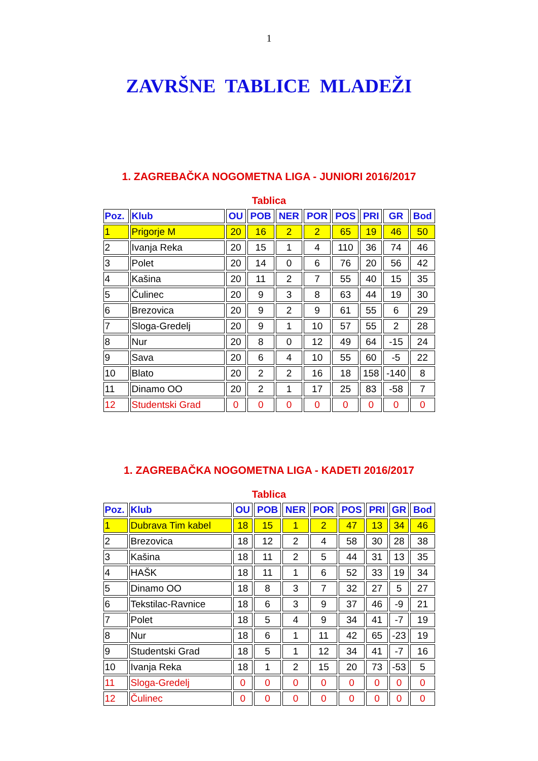1
ZAVRŠNE TABLICE MLADEŽI
1. ZAGREBAČKA NOGOMETNA LIGA - JUNIORI 2016/2017
Tablica
| Poz. | Klub | OU | POB | NER | POR | POS | PRI | GR | Bod |
| --- | --- | --- | --- | --- | --- | --- | --- | --- | --- |
| 1 | Prigorje M | 20 | 16 | 2 | 2 | 65 | 19 | 46 | 50 |
| 2 | Ivanja Reka | 20 | 15 | 1 | 4 | 110 | 36 | 74 | 46 |
| 3 | Polet | 20 | 14 | 0 | 6 | 76 | 20 | 56 | 42 |
| 4 | Kašina | 20 | 11 | 2 | 7 | 55 | 40 | 15 | 35 |
| 5 | Čulinec | 20 | 9 | 3 | 8 | 63 | 44 | 19 | 30 |
| 6 | Brezovica | 20 | 9 | 2 | 9 | 61 | 55 | 6 | 29 |
| 7 | Sloga-Gredelj | 20 | 9 | 1 | 10 | 57 | 55 | 2 | 28 |
| 8 | Nur | 20 | 8 | 0 | 12 | 49 | 64 | -15 | 24 |
| 9 | Sava | 20 | 6 | 4 | 10 | 55 | 60 | -5 | 22 |
| 10 | Blato | 20 | 2 | 2 | 16 | 18 | 158 | -140 | 8 |
| 11 | Dinamo OO | 20 | 2 | 1 | 17 | 25 | 83 | -58 | 7 |
| 12 | Studentski Grad | 0 | 0 | 0 | 0 | 0 | 0 | 0 | 0 |
1. ZAGREBAČKA NOGOMETNA LIGA - KADETI 2016/2017
Tablica
| Poz. | Klub | OU | POB | NER | POR | POS | PRI | GR | Bod |
| --- | --- | --- | --- | --- | --- | --- | --- | --- | --- |
| 1 | Dubrava Tim kabel | 18 | 15 | 1 | 2 | 47 | 13 | 34 | 46 |
| 2 | Brezovica | 18 | 12 | 2 | 4 | 58 | 30 | 28 | 38 |
| 3 | Kašina | 18 | 11 | 2 | 5 | 44 | 31 | 13 | 35 |
| 4 | HAŠK | 18 | 11 | 1 | 6 | 52 | 33 | 19 | 34 |
| 5 | Dinamo OO | 18 | 8 | 3 | 7 | 32 | 27 | 5 | 27 |
| 6 | Tekstilac-Ravnice | 18 | 6 | 3 | 9 | 37 | 46 | -9 | 21 |
| 7 | Polet | 18 | 5 | 4 | 9 | 34 | 41 | -7 | 19 |
| 8 | Nur | 18 | 6 | 1 | 11 | 42 | 65 | -23 | 19 |
| 9 | Studentski Grad | 18 | 5 | 1 | 12 | 34 | 41 | -7 | 16 |
| 10 | Ivanja Reka | 18 | 1 | 2 | 15 | 20 | 73 | -53 | 5 |
| 11 | Sloga-Gredelj | 0 | 0 | 0 | 0 | 0 | 0 | 0 | 0 |
| 12 | Čulinec | 0 | 0 | 0 | 0 | 0 | 0 | 0 | 0 |